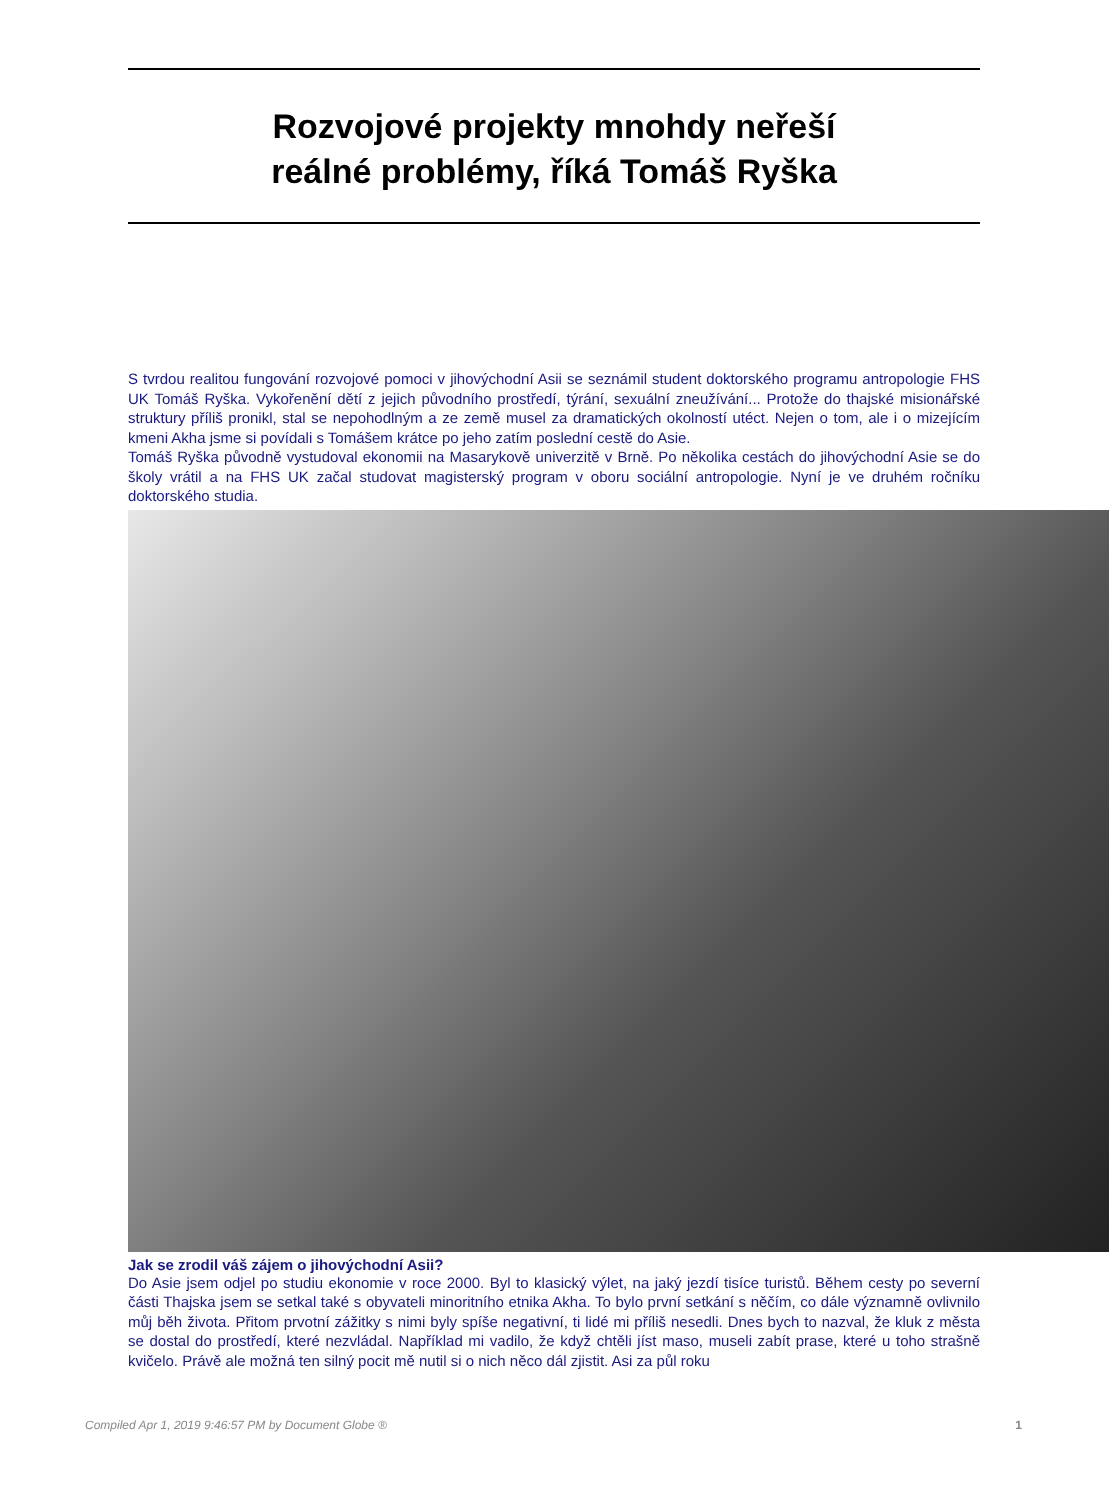Rozvojové projekty mnohdy neřeší
reálné problémy, říká Tomáš Ryška
S tvrdou realitou fungování rozvojové pomoci v jihovýchodní Asii se seznámil student doktorského programu antropologie FHS UK Tomáš Ryška. Vykořenění dětí z jejich původního prostředí, týrání, sexuální zneužívání... Protože do thajské misionářské struktury příliš pronikl, stal se nepohodlným a ze země musel za dramatických okolností utéct. Nejen o tom, ale i o mizejícím kmeni Akha jsme si povídali s Tomášem krátce po jeho zatím poslední cestě do Asie.
Tomáš Ryška původně vystudoval ekonomii na Masarykově univerzitě v Brně. Po několika cestách do jihovýchodní Asie se do školy vrátil a na FHS UK začal studovat magisterský program v oboru sociální antropologie. Nyní je ve druhém ročníku doktorského studia.
Jak se zrodil váš zájem o jihovýchodní Asii?
Do Asie jsem odjel po studiu ekonomie v roce 2000. Byl to klasický výlet, na jaký jezdí tisíce turistů. Během cesty po severní části Thajska jsem se setkal také s obyvateli minoritního etnika Akha. To bylo první setkání s něčím, co dále významně ovlivnilo můj běh života. Přitom prvotní zážitky s nimi byly spíše negativní, ti lidé mi příliš nesedli. Dnes bych to nazval, že kluk z města se dostal do prostředí, které nezvládal. Například mi vadilo, že když chtěli jíst maso, museli zabít prase, které u toho strašně kvičelo. Právě ale možná ten silný pocit mě nutil si o nich něco dál zjistit. Asi za půl roku
Compiled Apr 1, 2019 9:46:57 PM by Document Globe ® 1